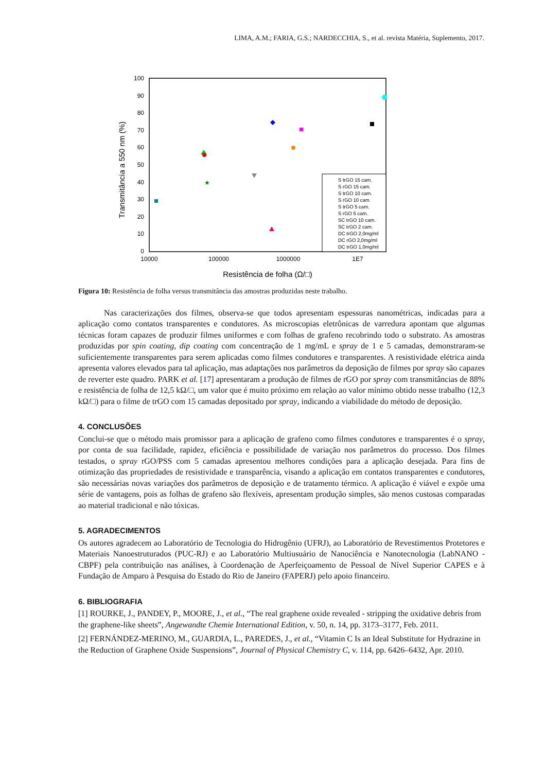LIMA, A.M.; FARIA, G.S.; NARDECCHIA, S., et al. revista Matéria, Suplemento, 2017.
100
90
80
70
60
50
40
30
20
10
0
10000
100000
1000000
1E7
Resistência de folha (Ω/□)
Transmitância a 550 nm (%)
★
S trGO 15 cam.
S rGO 15 cam.
S trGO 10 cam.
S rGO 10 cam.
S trGO 5 cam.
S rGO 5 cam.
SC trGO 10 cam.
SC trGO 2 cam.
DC trGO 2,0mg/ml
DC rGO 2,0mg/ml
DC trGO 1,0mg/ml
Figura 10: Resistência de folha versus transmitância das amostras produzidas neste trabalho.
Nas caracterizações dos filmes, observa-se que todos apresentam espessuras nanométricas, indicadas para a aplicação como contatos transparentes e condutores. As microscopias eletrônicas de varredura apontam que algumas técnicas foram capazes de produzir filmes uniformes e com folhas de grafeno recobrindo todo o substrato. As amostras produzidas por spin coating, dip coating com concentração de 1 mg/mL e spray de 1 e 5 camadas, demonstraram-se suficientemente transparentes para serem aplicadas como filmes condutores e transparentes. A resistividade elétrica ainda apresenta valores elevados para tal aplicação, mas adaptações nos parâmetros da deposição de filmes por spray são capazes de reverter este quadro. PARK et al. [17] apresentaram a produção de filmes de rGO por spray com transmitâncias de 88% e resistência de folha de 12,5 kΩ/□, um valor que é muito próximo em relação ao valor mínimo obtido nesse trabalho (12,3 kΩ/□) para o filme de trGO com 15 camadas depositado por spray, indicando a viabilidade do método de deposição.
4. CONCLUSÕES
Conclui-se que o método mais promissor para a aplicação de grafeno como filmes condutores e transparentes é o spray, por conta de sua facilidade, rapidez, eficiência e possibilidade de variação nos parâmetros do processo. Dos filmes testados, o spray rGO/PSS com 5 camadas apresentou melhores condições para a aplicação desejada. Para fins de otimização das propriedades de resistividade e transparência, visando a aplicação em contatos transparentes e condutores, são necessárias novas variações dos parâmetros de deposição e de tratamento térmico. A aplicação é viável e expõe uma série de vantagens, pois as folhas de grafeno são flexíveis, apresentam produção simples, são menos custosas comparadas ao material tradicional e não tóxicas.
5. AGRADECIMENTOS
Os autores agradecem ao Laboratório de Tecnologia do Hidrogênio (UFRJ), ao Laboratório de Revestimentos Protetores e Materiais Nanoestruturados (PUC-RJ) e ao Laboratório Multiusuário de Nanociência e Nanotecnologia (LabNANO - CBPF) pela contribuição nas análises, à Coordenação de Aperfeiçoamento de Pessoal de Nível Superior CAPES e à Fundação de Amparo à Pesquisa do Estado do Rio de Janeiro (FAPERJ) pelo apoio financeiro.
6. BIBLIOGRAFIA
[1] ROURKE, J., PANDEY, P., MOORE, J., et al., “The real graphene oxide revealed - stripping the oxidative debris from the graphene-like sheets”, Angewandte Chemie International Edition, v. 50, n. 14, pp. 3173–3177, Feb. 2011.
[2] FERNÁNDEZ-MERINO, M., GUARDIA, L., PAREDES, J., et al., “Vitamin C Is an Ideal Substitute for Hydrazine in the Reduction of Graphene Oxide Suspensions”, Journal of Physical Chemistry C, v. 114, pp. 6426–6432, Apr. 2010.